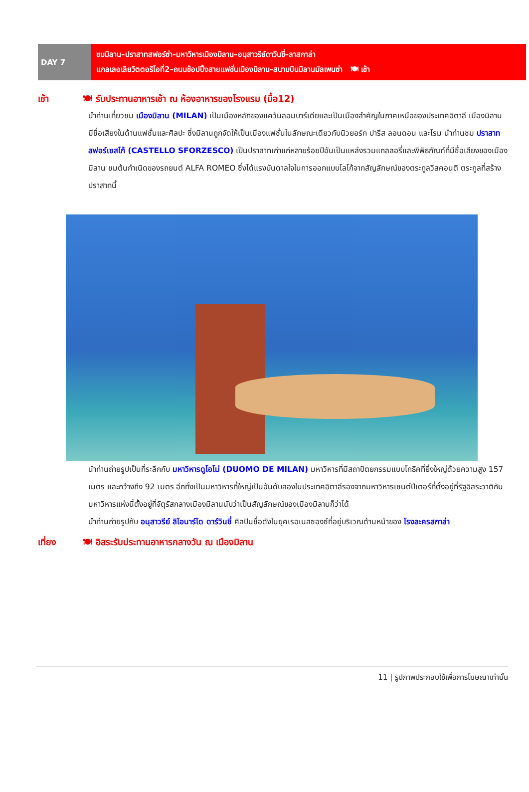DAY 7
ชมมิลาน–ปราสาทสฟอร์ซ่า–มหาวิหารเมืองมิลาน–อนุสาวรีย์ดาวินชี่–ลาสกาล่า
แกลเลอเลียวิตตอริโอที่2–ถนนช้อปปิ้งสายแฟชั่นเมืองมิลาน–สนามบินมิลานมัลเพนซ่า 🍽 เช้า
เช้า 🍽 รับประทานอาหารเช้า ณ ห้องอาหารของโรงแรม (มื้อ12)
นำท่านเที่ยวชม เมืองมิลาน (MILAN) เป็นเมืองหลักของแคว้นลอมบาร์เดียและเป็นเมืองสำคัญในภาคเหนือของประเทศอิตาลี เมืองมิลานมีชื่อเสียงในด้านแฟชั่นและศิลปะ ซึ่งมิลานถูกจัดให้เป็นเมืองแฟชั่นในลักษณะเดียวกับนิวยอร์ก ปารีส ลอนดอน และโรม นำท่านชม ปราสาทสฟอร์เซสโก้ (CASTELLO SFORZESCO) เป็นปราสาทเก่าแก่หลายร้อยปีอันเป็นแหล่งรวมแกลลอรี่และพิพิธภัณฑ์ที่มีชื่อเสียงของเมืองมิลาน ชมต้นกำเนิดของรถยนต์ ALFA ROMEO ซึ่งได้แรงบันดาลใจในการออกแบบโลโก้จากสัญลักษณ์ของตระกูลวิสคอนติ ตระกูลที่สร้างปราสาทนี้
นำท่านถ่ายรูปเป็นที่ระลึกกับ มหาวิหารดูโอโม่ (DUOMO DE MILAN) มหาวิหารที่มีสถาปัตยกรรมแบบโกธิคที่ยิ่งใหญ่ด้วยความสูง 157 เมตร และกว้างถึง 92 เมตร อีกทั้งเป็นมหาวิหารที่ใหญ่เป็นอันดับสองในประเทศอิตาลีรองจากมหาวิหารเซนต์ปีเตอร์ที่ตั้งอยู่ที่รัฐอิสระวาติกัน มหาวิหารแห่งนี้ตั้งอยู่ที่จัตุรัสกลางเมืองมิลานนับว่าเป็นสัญลักษณ์ของเมืองมิลานก็ว่าได้
นำท่านถ่ายรูปกับ อนุสาวรีย์ ลิโอนาร์โด ดาร์วินชี่ ศิลปินชื่อดังในยุคเรอเนสซองซ์ที่อยู่บริเวณด้านหน้าของ โรงละครสกาล่า
เที่ยง 🍽 อิสระรับประทานอาหารกลางวัน ณ เมืองมิลาน
11 | รูปภาพประกอบใช้เพื่อการโฆษณาเท่านั้น